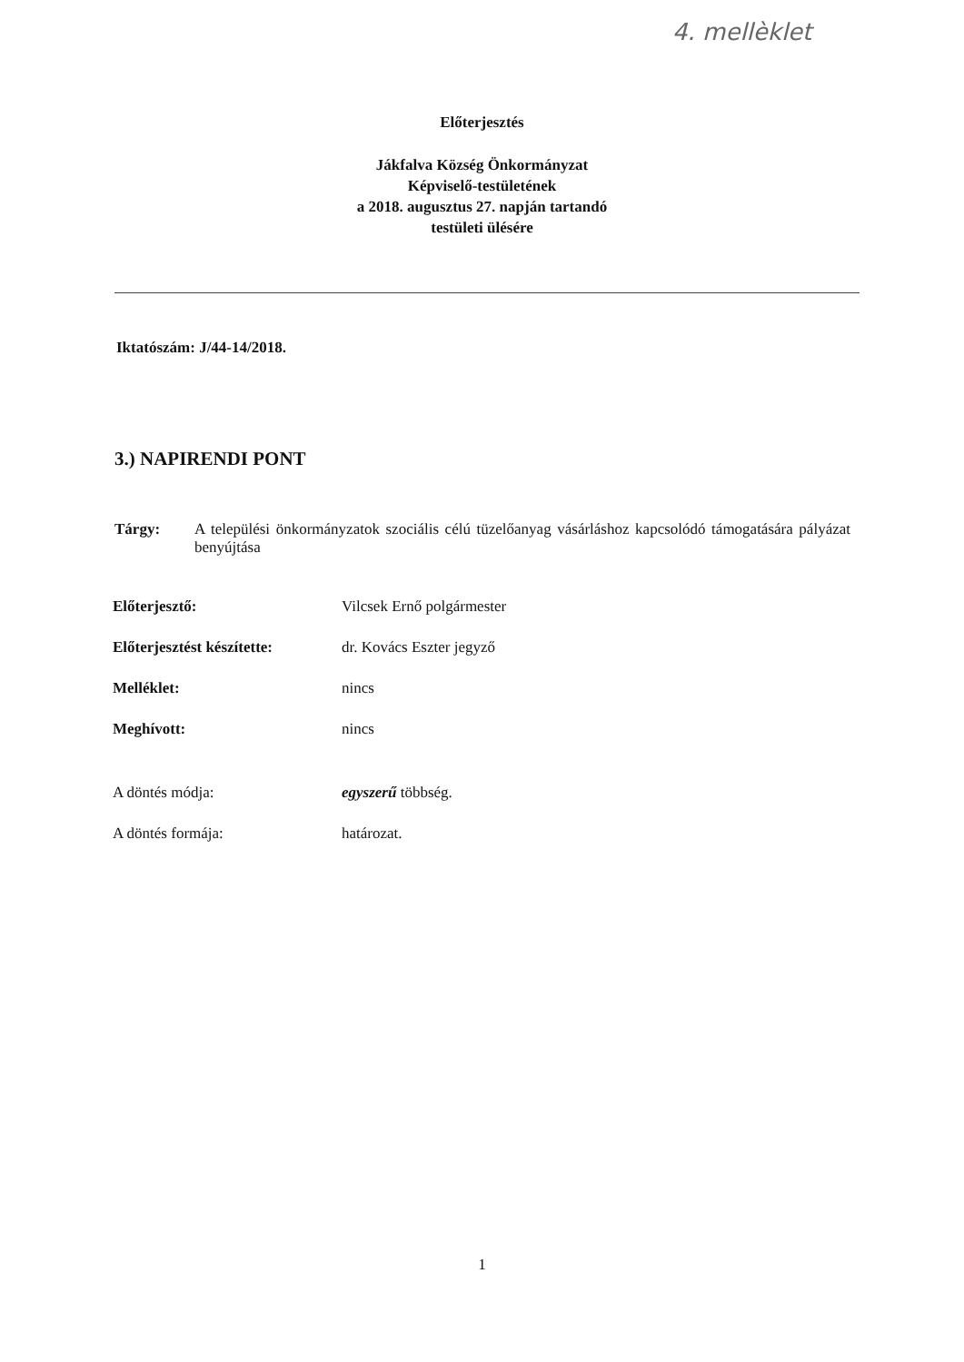4. mellèklet
Előterjesztés
Jákfalva Község Önkormányzat
Képviselő-testületének
a 2018. augusztus 27. napján tartandó
testületi ülésére
Iktatószám: J/44-14/2018.
3.) NAPIRENDI PONT
Tárgy: A települési önkormányzatok szociális célú tüzelőanyag vásárláshoz kapcsolódó támogatására pályázat benyújtása
Előterjesztő: Vilcsek Ernő polgármester
Előterjesztést készítette: dr. Kovács Eszter jegyző
Melléklet: nincs
Meghívott: nincs
A döntés módja: egyszerű többség.
A döntés formája: határozat.
1